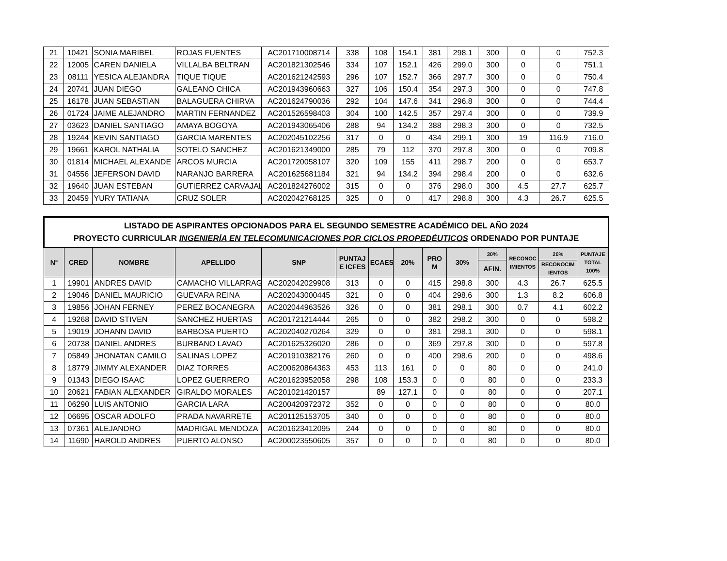| 21 | 10421 | SONIA MARIBEL | ROJAS FUENTES | AC201710008714 | 338 | 108 | 154.1 | 381 | 298.1 | 300 | 0 | 0 | 752.3 |
| 22 | 12005 | CAREN DANIELA | VILLALBA BELTRAN | AC201821302546 | 334 | 107 | 152.1 | 426 | 299.0 | 300 | 0 | 0 | 751.1 |
| 23 | 08111 | YESICA ALEJANDRA | TIQUE TIQUE | AC201621242593 | 296 | 107 | 152.7 | 366 | 297.7 | 300 | 0 | 0 | 750.4 |
| 24 | 20741 | JUAN DIEGO | GALEANO CHICA | AC201943960663 | 327 | 106 | 150.4 | 354 | 297.3 | 300 | 0 | 0 | 747.8 |
| 25 | 16178 | JUAN SEBASTIAN | BALAGUERA CHIRVA | AC201624790036 | 292 | 104 | 147.6 | 341 | 296.8 | 300 | 0 | 0 | 744.4 |
| 26 | 01724 | JAIME ALEJANDRO | MARTIN FERNANDEZ | AC201526598403 | 304 | 100 | 142.5 | 357 | 297.4 | 300 | 0 | 0 | 739.9 |
| 27 | 03623 | DANIEL SANTIAGO | AMAYA BOGOYA | AC201943065406 | 288 | 94 | 134.2 | 388 | 298.3 | 300 | 0 | 0 | 732.5 |
| 28 | 19244 | KEVIN SANTIAGO | GARCIA MARENTES | AC202045102256 | 317 | 0 | 0 | 434 | 299.1 | 300 | 19 | 116.9 | 716.0 |
| 29 | 19661 | KAROL NATHALIA | SOTELO SANCHEZ | AC201621349000 | 285 | 79 | 112 | 370 | 297.8 | 300 | 0 | 0 | 709.8 |
| 30 | 01814 | MICHAEL ALEXANDE | ARCOS MURCIA | AC201720058107 | 320 | 109 | 155 | 411 | 298.7 | 200 | 0 | 0 | 653.7 |
| 31 | 04556 | JEFERSON DAVID | NARANJO BARRERA | AC201625681184 | 321 | 94 | 134.2 | 394 | 298.4 | 200 | 0 | 0 | 632.6 |
| 32 | 19640 | JUAN ESTEBAN | GUTIERREZ CARVAJAL | AC201824276002 | 315 | 0 | 0 | 376 | 298.0 | 300 | 4.5 | 27.7 | 625.7 |
| 33 | 20459 | YURY TATIANA | CRUZ SOLER | AC202042768125 | 325 | 0 | 0 | 417 | 298.8 | 300 | 4.3 | 26.7 | 625.5 |
| LISTADO DE ASPIRANTES OPCIONADOS PARA EL SEGUNDO SEMESTRE ACADÉMICO DEL AÑO 2024 PROYECTO CURRICULAR INGENIERÍA EN TELECOMUNICACIONES POR CICLOS PROPEDÉUTICOS ORDENADO POR PUNTAJE | | | | | | | | | | | | | |
| --- | --- | --- | --- | --- | --- | --- | --- | --- | --- | --- | --- | --- | --- |
| N° | CRED | NOMBRE | APELLIDO | SNP | PUNTAJ E ICFES | ECAES | 20% | PRO M | 30% | 30% | RECONOC IMIENTOS | 20% | PUNTAJE TOTAL 100% |
| | | | | | | | | | | AFIN. | | RECONOCIM IENTOS | |
| 1 | 19901 | ANDRES DAVID | CAMACHO VILLARRAG | AC202042029908 | 313 | 0 | 0 | 415 | 298.8 | 300 | 4.3 | 26.7 | 625.5 |
| 2 | 19046 | DANIEL MAURICIO | GUEVARA REINA | AC202043000445 | 321 | 0 | 0 | 404 | 298.6 | 300 | 1.3 | 8.2 | 606.8 |
| 3 | 19856 | JOHAN FERNEY | PEREZ BOCANEGRA | AC202044963526 | 326 | 0 | 0 | 381 | 298.1 | 300 | 0.7 | 4.1 | 602.2 |
| 4 | 19268 | DAVID STIVEN | SANCHEZ HUERTAS | AC201721214444 | 265 | 0 | 0 | 382 | 298.2 | 300 | 0 | 0 | 598.2 |
| 5 | 19019 | JOHANN DAVID | BARBOSA PUERTO | AC202040270264 | 329 | 0 | 0 | 381 | 298.1 | 300 | 0 | 0 | 598.1 |
| 6 | 20738 | DANIEL ANDRES | BURBANO LAVAO | AC201625326020 | 286 | 0 | 0 | 369 | 297.8 | 300 | 0 | 0 | 597.8 |
| 7 | 05849 | JHONATAN CAMILO | SALINAS LOPEZ | AC201910382176 | 260 | 0 | 0 | 400 | 298.6 | 200 | 0 | 0 | 498.6 |
| 8 | 18779 | JIMMY ALEXANDER | DIAZ TORRES | AC200620864363 | 453 | 113 | 161 | 0 | 0 | 80 | 0 | 0 | 241.0 |
| 9 | 01343 | DIEGO ISAAC | LOPEZ GUERRERO | AC201623952058 | 298 | 108 | 153.3 | 0 | 0 | 80 | 0 | 0 | 233.3 |
| 10 | 20621 | FABIAN ALEXANDER | GIRALDO MORALES | AC201021420157 | | 89 | 127.1 | 0 | 0 | 80 | 0 | 0 | 207.1 |
| 11 | 06290 | LUIS ANTONIO | GARCIA LARA | AC200420972372 | 352 | 0 | 0 | 0 | 0 | 80 | 0 | 0 | 80.0 |
| 12 | 06695 | OSCAR ADOLFO | PRADA NAVARRETE | AC201125153705 | 340 | 0 | 0 | 0 | 0 | 80 | 0 | 0 | 80.0 |
| 13 | 07361 | ALEJANDRO | MADRIGAL MENDOZA | AC201623412095 | 244 | 0 | 0 | 0 | 0 | 80 | 0 | 0 | 80.0 |
| 14 | 11690 | HAROLD ANDRES | PUERTO ALONSO | AC200023550605 | 357 | 0 | 0 | 0 | 0 | 80 | 0 | 0 | 80.0 |